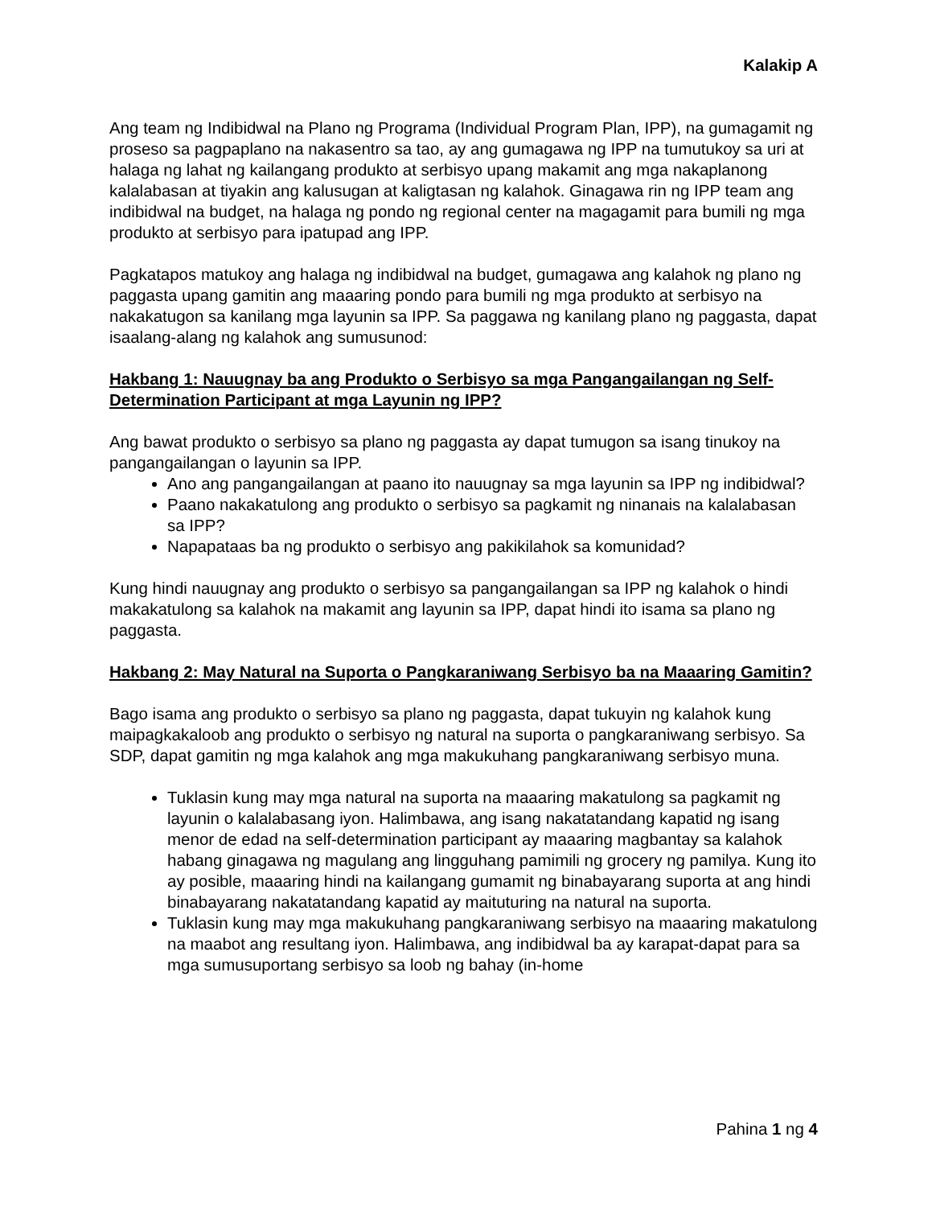Kalakip A
Ang team ng Indibidwal na Plano ng Programa (Individual Program Plan, IPP), na gumagamit ng proseso sa pagpaplano na nakasentro sa tao, ay ang gumagawa ng IPP na tumutukoy sa uri at halaga ng lahat ng kailangang produkto at serbisyo upang makamit ang mga nakaplanong kalalabasan at tiyakin ang kalusugan at kaligtasan ng kalahok. Ginagawa rin ng IPP team ang indibidwal na budget, na halaga ng pondo ng regional center na magagamit para bumili ng mga produkto at serbisyo para ipatupad ang IPP.
Pagkatapos matukoy ang halaga ng indibidwal na budget, gumagawa ang kalahok ng plano ng paggasta upang gamitin ang maaaring pondo para bumili ng mga produkto at serbisyo na nakakatugon sa kanilang mga layunin sa IPP. Sa paggawa ng kanilang plano ng paggasta, dapat isaalang-alang ng kalahok ang sumusunod:
Hakbang 1: Nauugnay ba ang Produkto o Serbisyo sa mga Pangangailangan ng Self-Determination Participant at mga Layunin ng IPP?
Ang bawat produkto o serbisyo sa plano ng paggasta ay dapat tumugon sa isang tinukoy na pangangailangan o layunin sa IPP.
Ano ang pangangailangan at paano ito nauugnay sa mga layunin sa IPP ng indibidwal?
Paano nakakatulong ang produkto o serbisyo sa pagkamit ng ninanais na kalalabasan sa IPP?
Napapataas ba ng produkto o serbisyo ang pakikilahok sa komunidad?
Kung hindi nauugnay ang produkto o serbisyo sa pangangailangan sa IPP ng kalahok o hindi makakatulong sa kalahok na makamit ang layunin sa IPP, dapat hindi ito isama sa plano ng paggasta.
Hakbang 2: May Natural na Suporta o Pangkaraniwang Serbisyo ba na Maaaring Gamitin?
Bago isama ang produkto o serbisyo sa plano ng paggasta, dapat tukuyin ng kalahok kung maipagkakaloob ang produkto o serbisyo ng natural na suporta o pangkaraniwang serbisyo. Sa SDP, dapat gamitin ng mga kalahok ang mga makukuhang pangkaraniwang serbisyo muna.
Tuklasin kung may mga natural na suporta na maaaring makatulong sa pagkamit ng layunin o kalalabasang iyon. Halimbawa, ang isang nakatatandang kapatid ng isang menor de edad na self-determination participant ay maaaring magbantay sa kalahok habang ginagawa ng magulang ang lingguhang pamimili ng grocery ng pamilya. Kung ito ay posible, maaaring hindi na kailangang gumamit ng binabayarang suporta at ang hindi binabayarang nakatatandang kapatid ay maituturing na natural na suporta.
Tuklasin kung may mga makukuhang pangkaraniwang serbisyo na maaaring makatulong na maabot ang resultang iyon. Halimbawa, ang indibidwal ba ay karapat-dapat para sa mga sumusuportang serbisyo sa loob ng bahay (in-home
Pahina 1 ng 4